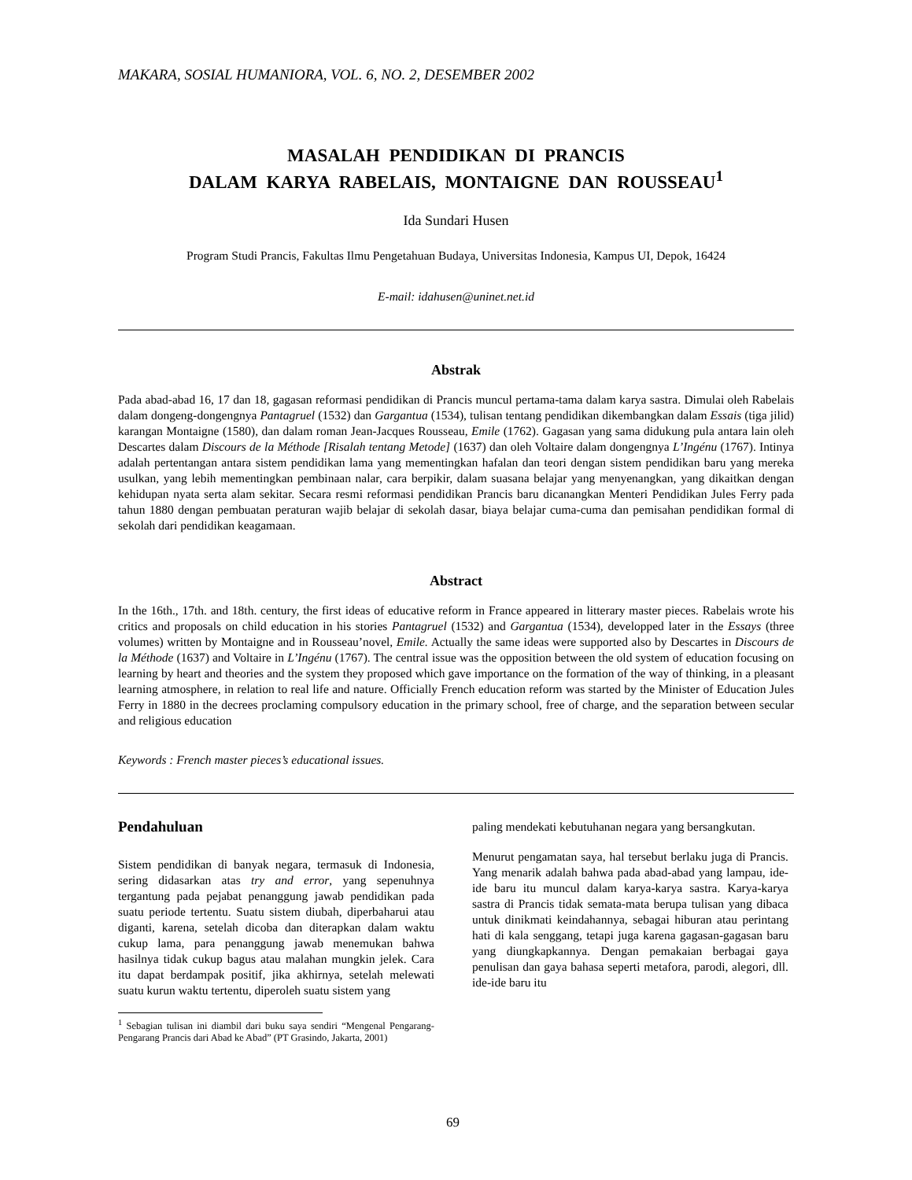MAKARA, SOSIAL HUMANIORA, VOL. 6, NO. 2, DESEMBER 2002
MASALAH PENDIDIKAN DI PRANCIS
DALAM KARYA RABELAIS, MONTAIGNE DAN ROUSSEAU<sup>1</sup>
Ida Sundari Husen
Program Studi Prancis, Fakultas Ilmu Pengetahuan Budaya, Universitas Indonesia, Kampus UI, Depok, 16424
E-mail: idahusen@uninet.net.id
Abstrak
Pada abad-abad 16, 17 dan 18, gagasan reformasi pendidikan di Prancis muncul pertama-tama dalam karya sastra. Dimulai oleh Rabelais dalam dongeng-dongengnya Pantagruel (1532) dan Gargantua (1534), tulisan tentang pendidikan dikembangkan dalam Essais (tiga jilid) karangan Montaigne (1580), dan dalam roman Jean-Jacques Rousseau, Emile (1762). Gagasan yang sama didukung pula antara lain oleh Descartes dalam Discours de la Méthode [Risalah tentang Metode] (1637) dan oleh Voltaire dalam dongengnya L’Ingénu (1767). Intinya adalah pertentangan antara sistem pendidikan lama yang mementingkan hafalan dan teori dengan sistem pendidikan baru yang mereka usulkan, yang lebih mementingkan pembinaan nalar, cara berpikir, dalam suasana belajar yang menyenangkan, yang dikaitkan dengan kehidupan nyata serta alam sekitar. Secara resmi reformasi pendidikan Prancis baru dicanangkan Menteri Pendidikan Jules Ferry pada tahun 1880 dengan pembuatan peraturan wajib belajar di sekolah dasar, biaya belajar cuma-cuma dan pemisahan pendidikan formal di sekolah dari pendidikan keagamaan.
Abstract
In the 16th., 17th. and 18th. century, the first ideas of educative reform in France appeared in litterary master pieces. Rabelais wrote his critics and proposals on child education in his stories Pantagruel (1532) and Gargantua (1534), developped later in the Essays (three volumes) written by Montaigne and in Rousseau’novel, Emile. Actually the same ideas were supported also by Descartes in Discours de la Méthode (1637) and Voltaire in L’Ingénu (1767). The central issue was the opposition between the old system of education focusing on learning by heart and theories and the system they proposed which gave importance on the formation of the way of thinking, in a pleasant learning atmosphere, in relation to real life and nature. Officially French education reform was started by the Minister of Education Jules Ferry in 1880 in the decrees proclaming compulsory education in the primary school, free of charge, and the separation between secular and religious education
Keywords : French master pieces’s educational issues.
Pendahuluan
Sistem pendidikan di banyak negara, termasuk di Indonesia, sering didasarkan atas try and error, yang sepenuhnya tergantung pada pejabat penanggung jawab pendidikan pada suatu periode tertentu. Suatu sistem diubah, diperbaharui atau diganti, karena, setelah dicoba dan diterapkan dalam waktu cukup lama, para penanggung jawab menemukan bahwa hasilnya tidak cukup bagus atau malahan mungkin jelek. Cara itu dapat berdampak positif, jika akhirnya, setelah melewati suatu kurun waktu tertentu, diperoleh suatu sistem yang
<sup>1</sup> Sebagian tulisan ini diambil dari buku saya sendiri “Mengenal Pengarang-Pengarang Prancis dari Abad ke Abad” (PT Grasindo, Jakarta, 2001)
paling mendekati kebutuhanan negara yang bersangkutan.
Menurut pengamatan saya, hal tersebut berlaku juga di Prancis. Yang menarik adalah bahwa pada abad-abad yang lampau, ide-ide baru itu muncul dalam karya-karya sastra. Karya-karya sastra di Prancis tidak semata-mata berupa tulisan yang dibaca untuk dinikmati keindahannya, sebagai hiburan atau perintang hati di kala senggang, tetapi juga karena gagasan-gagasan baru yang diungkapkannya. Dengan pemakaian berbagai gaya penulisan dan gaya bahasa seperti metafora, parodi, alegori, dll. ide-ide baru itu
69